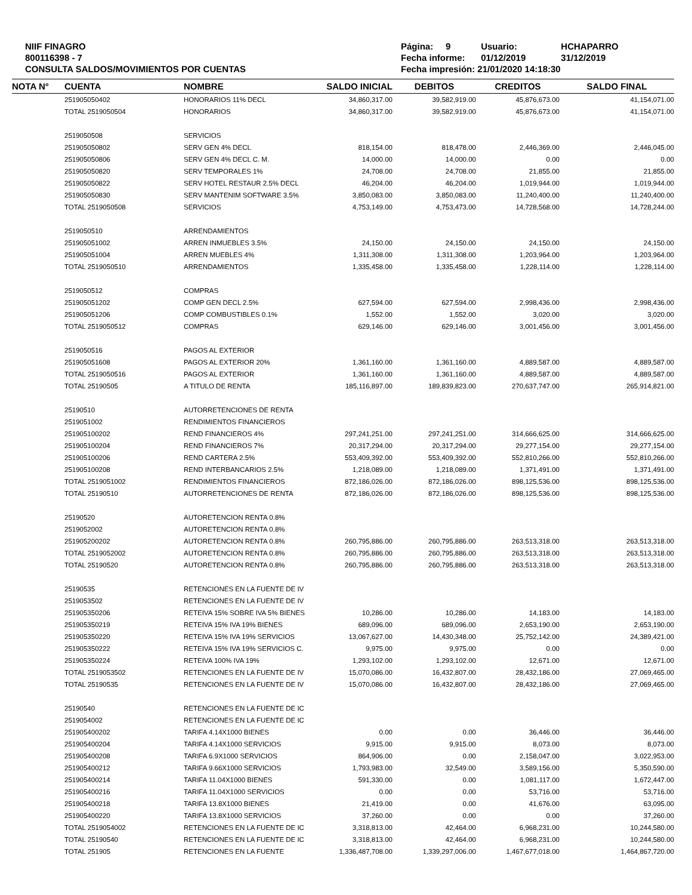NIIF FINAGRO
800116398 - 7
CONSULTA SALDOS/MOVIMIENTOS POR CUENTAS
Página: 9 Usuario: HCHAPARRO
Fecha informe: 01/12/2019 31/12/2019
Fecha impresión: 21/01/2020 14:18:30
| NOTA N° | CUENTA | NOMBRE | SALDO INICIAL | DEBITOS | CREDITOS | SALDO FINAL |
| --- | --- | --- | --- | --- | --- | --- |
| | 251905050402 | HONORARIOS 11% DECL | 34,860,317.00 | 39,582,919.00 | 45,876,673.00 | 41,154,071.00 |
| | TOTAL 2519050504 | HONORARIOS | 34,860,317.00 | 39,582,919.00 | 45,876,673.00 | 41,154,071.00 |
| | 2519050508 | SERVICIOS | | | | |
| | 251905050802 | SERV GEN 4% DECL | 818,154.00 | 818,478.00 | 2,446,369.00 | 2,446,045.00 |
| | 251905050806 | SERV GEN 4% DECL C. M. | 14,000.00 | 14,000.00 | 0.00 | 0.00 |
| | 251905050820 | SERV TEMPORALES 1% | 24,708.00 | 24,708.00 | 21,855.00 | 21,855.00 |
| | 251905050822 | SERV HOTEL RESTAUR 2.5% DECL | 46,204.00 | 46,204.00 | 1,019,944.00 | 1,019,944.00 |
| | 251905050830 | SERV MANTENIM SOFTWARE 3.5% | 3,850,083.00 | 3,850,083.00 | 11,240,400.00 | 11,240,400.00 |
| | TOTAL 2519050508 | SERVICIOS | 4,753,149.00 | 4,753,473.00 | 14,728,568.00 | 14,728,244.00 |
| | 2519050510 | ARRENDAMIENTOS | | | | |
| | 251905051002 | ARREN INMUEBLES 3.5% | 24,150.00 | 24,150.00 | 24,150.00 | 24,150.00 |
| | 251905051004 | ARREN MUEBLES 4% | 1,311,308.00 | 1,311,308.00 | 1,203,964.00 | 1,203,964.00 |
| | TOTAL 2519050510 | ARRENDAMIENTOS | 1,335,458.00 | 1,335,458.00 | 1,228,114.00 | 1,228,114.00 |
| | 2519050512 | COMPRAS | | | | |
| | 251905051202 | COMP GEN DECL 2.5% | 627,594.00 | 627,594.00 | 2,998,436.00 | 2,998,436.00 |
| | 251905051206 | COMP COMBUSTIBLES 0.1% | 1,552.00 | 1,552.00 | 3,020.00 | 3,020.00 |
| | TOTAL 2519050512 | COMPRAS | 629,146.00 | 629,146.00 | 3,001,456.00 | 3,001,456.00 |
| | 2519050516 | PAGOS AL EXTERIOR | | | | |
| | 251905051608 | PAGOS AL EXTERIOR 20% | 1,361,160.00 | 1,361,160.00 | 4,889,587.00 | 4,889,587.00 |
| | TOTAL 2519050516 | PAGOS AL EXTERIOR | 1,361,160.00 | 1,361,160.00 | 4,889,587.00 | 4,889,587.00 |
| | TOTAL 25190505 | A TITULO DE RENTA | 185,116,897.00 | 189,839,823.00 | 270,637,747.00 | 265,914,821.00 |
| | 25190510 | AUTORRETENCIONES DE RENTA | | | | |
| | 2519051002 | RENDIMIENTOS FINANCIEROS | | | | |
| | 251905100202 | REND FINANCIEROS 4% | 297,241,251.00 | 297,241,251.00 | 314,666,625.00 | 314,666,625.00 |
| | 251905100204 | REND FINANCIEROS 7% | 20,317,294.00 | 20,317,294.00 | 29,277,154.00 | 29,277,154.00 |
| | 251905100206 | REND CARTERA 2.5% | 553,409,392.00 | 553,409,392.00 | 552,810,266.00 | 552,810,266.00 |
| | 251905100208 | REND INTERBANCARIOS 2.5% | 1,218,089.00 | 1,218,089.00 | 1,371,491.00 | 1,371,491.00 |
| | TOTAL 2519051002 | RENDIMIENTOS FINANCIEROS | 872,186,026.00 | 872,186,026.00 | 898,125,536.00 | 898,125,536.00 |
| | TOTAL 25190510 | AUTORRETENCIONES DE RENTA | 872,186,026.00 | 872,186,026.00 | 898,125,536.00 | 898,125,536.00 |
| | 25190520 | AUTORETENCION RENTA 0.8% | | | | |
| | 2519052002 | AUTORETENCION RENTA 0.8% | | | | |
| | 251905200202 | AUTORETENCION RENTA 0.8% | 260,795,886.00 | 260,795,886.00 | 263,513,318.00 | 263,513,318.00 |
| | TOTAL 2519052002 | AUTORETENCION RENTA 0.8% | 260,795,886.00 | 260,795,886.00 | 263,513,318.00 | 263,513,318.00 |
| | TOTAL 25190520 | AUTORETENCION RENTA 0.8% | 260,795,886.00 | 260,795,886.00 | 263,513,318.00 | 263,513,318.00 |
| | 25190535 | RETENCIONES EN LA FUENTE DE IV | | | | |
| | 2519053502 | RETENCIONES EN LA FUENTE DE IV | | | | |
| | 251905350206 | RETEIVA 15% SOBRE IVA 5% BIENES | 10,286.00 | 10,286.00 | 14,183.00 | 14,183.00 |
| | 251905350219 | RETEIVA 15% IVA 19% BIENES | 689,096.00 | 689,096.00 | 2,653,190.00 | 2,653,190.00 |
| | 251905350220 | RETEIVA 15% IVA 19% SERVICIOS | 13,067,627.00 | 14,430,348.00 | 25,752,142.00 | 24,389,421.00 |
| | 251905350222 | RETEIVA 15% IVA 19% SERVICIOS C. | 9,975.00 | 9,975.00 | 0.00 | 0.00 |
| | 251905350224 | RETEIVA 100% IVA 19% | 1,293,102.00 | 1,293,102.00 | 12,671.00 | 12,671.00 |
| | TOTAL 2519053502 | RETENCIONES EN LA FUENTE DE IV | 15,070,086.00 | 16,432,807.00 | 28,432,186.00 | 27,069,465.00 |
| | TOTAL 25190535 | RETENCIONES EN LA FUENTE DE IV | 15,070,086.00 | 16,432,807.00 | 28,432,186.00 | 27,069,465.00 |
| | 25190540 | RETENCIONES EN LA FUENTE DE IC | | | | |
| | 2519054002 | RETENCIONES EN LA FUENTE DE IC | | | | |
| | 251905400202 | TARIFA 4.14X1000 BIENES | 0.00 | 0.00 | 36,446.00 | 36,446.00 |
| | 251905400204 | TARIFA 4.14X1000 SERVICIOS | 9,915.00 | 9,915.00 | 8,073.00 | 8,073.00 |
| | 251905400208 | TARIFA 6.9X1000 SERVICIOS | 864,906.00 | 0.00 | 2,158,047.00 | 3,022,953.00 |
| | 251905400212 | TARIFA 9.66X1000 SERVICIOS | 1,793,983.00 | 32,549.00 | 3,589,156.00 | 5,350,590.00 |
| | 251905400214 | TARIFA 11.04X1000 BIENES | 591,330.00 | 0.00 | 1,081,117.00 | 1,672,447.00 |
| | 251905400216 | TARIFA 11.04X1000 SERVICIOS | 0.00 | 0.00 | 53,716.00 | 53,716.00 |
| | 251905400218 | TARIFA 13.8X1000 BIENES | 21,419.00 | 0.00 | 41,676.00 | 63,095.00 |
| | 251905400220 | TARIFA 13.8X1000 SERVICIOS | 37,260.00 | 0.00 | 0.00 | 37,260.00 |
| | TOTAL 2519054002 | RETENCIONES EN LA FUENTE DE IC | 3,318,813.00 | 42,464.00 | 6,968,231.00 | 10,244,580.00 |
| | TOTAL 25190540 | RETENCIONES EN LA FUENTE DE IC | 3,318,813.00 | 42,464.00 | 6,968,231.00 | 10,244,580.00 |
| | TOTAL 251905 | RETENCIONES EN LA FUENTE | 1,336,487,708.00 | 1,339,297,006.00 | 1,467,677,018.00 | 1,464,867,720.00 |